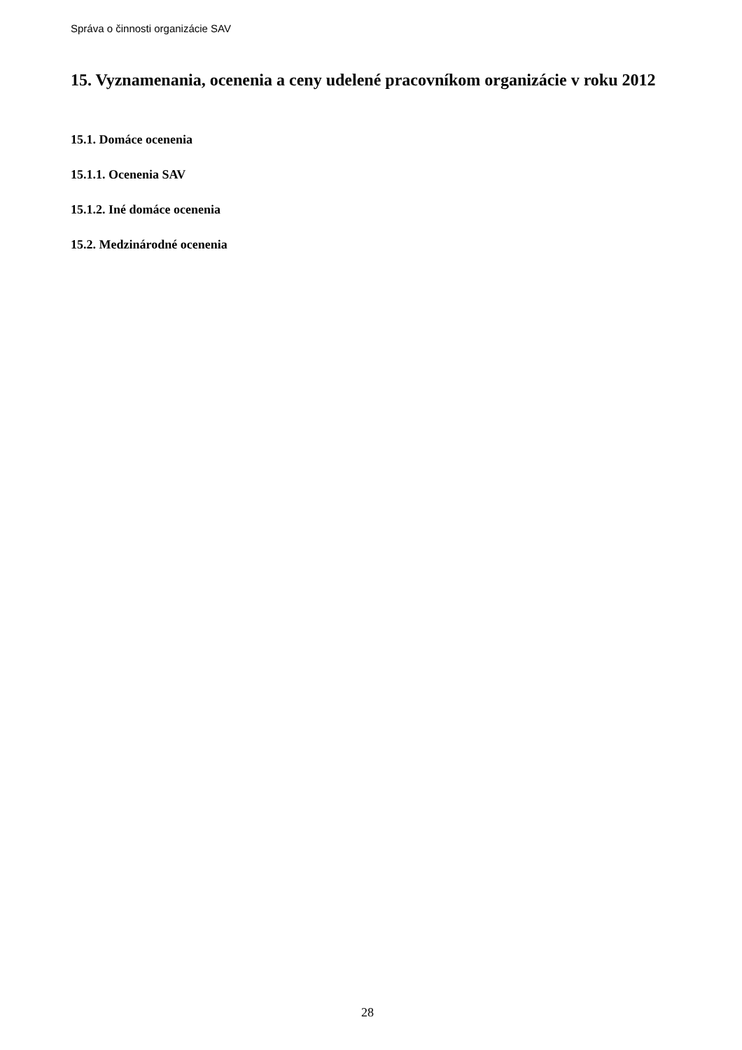Správa o činnosti organizácie SAV
15. Vyznamenania, ocenenia a ceny udelené pracovníkom organizácie v roku 2012
15.1. Domáce ocenenia
15.1.1. Ocenenia SAV
15.1.2. Iné domáce ocenenia
15.2. Medzinárodné ocenenia
28